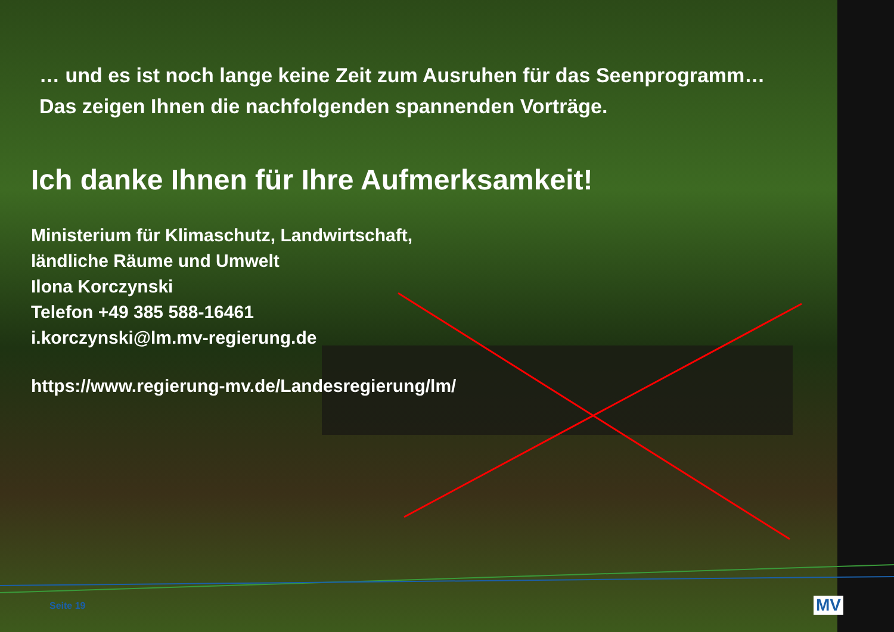… und es ist noch lange keine Zeit zum Ausruhen für das Seenprogramm…
Das zeigen Ihnen die nachfolgenden spannenden Vorträge.
Ich danke Ihnen für Ihre Aufmerksamkeit!
Ministerium für Klimaschutz, Landwirtschaft,
ländliche Räume und Umwelt
Ilona Korczynski
Telefon +49 385 588-16461
i.korczynski@lm.mv-regierung.de
https://www.regierung-mv.de/Landesregierung/lm/
Seite 19 MV